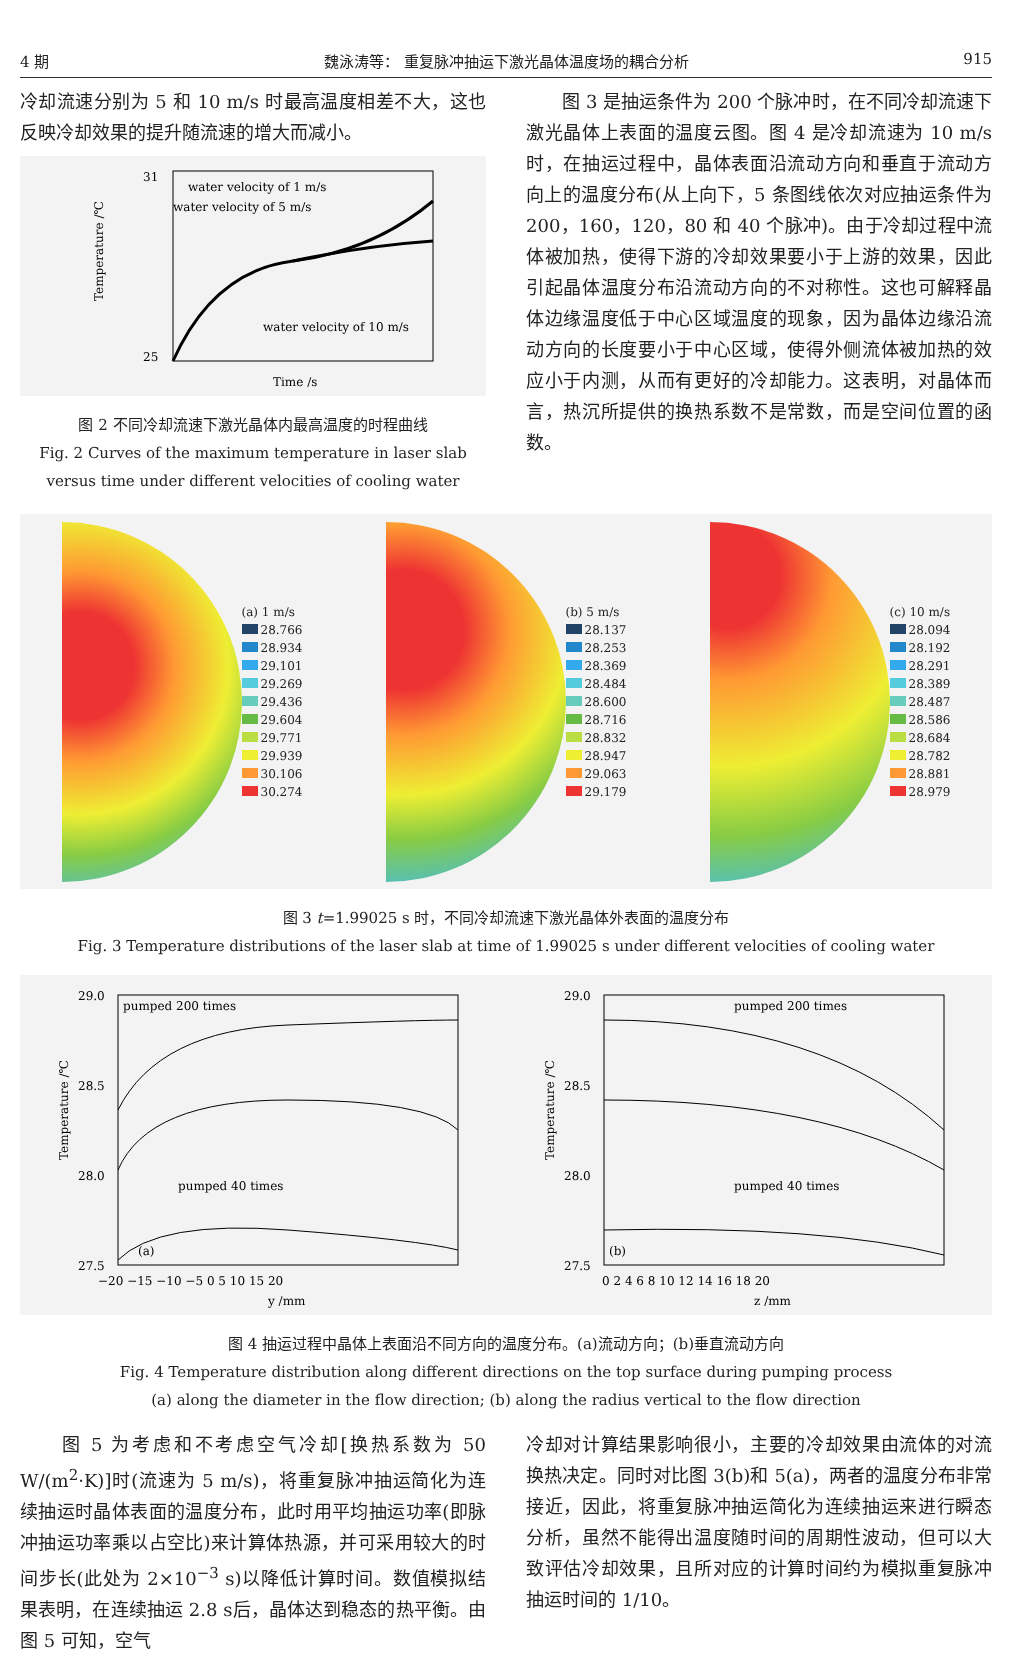4 期 魏泳涛等： 重复脉冲抽运下激光晶体温度场的耦合分析 915
冷却流速分别为 5 和 10 m/s 时最高温度相差不大，这也反映冷却效果的提升随流速的增大而减小。
31
25
water velocity of 1 m/s
water velocity of 5 m/s
water velocity of 10 m/s
Time /s
Temperature /℃
图 2 不同冷却流速下激光晶体内最高温度的时程曲线
Fig. 2 Curves of the maximum temperature in laser slab
versus time under different velocities of cooling water
　　图 3 是抽运条件为 200 个脉冲时，在不同冷却流速下激光晶体上表面的温度云图。图 4 是冷却流速为 10 m/s 时，在抽运过程中，晶体表面沿流动方向和垂直于流动方向上的温度分布(从上向下，5 条图线依次对应抽运条件为 200，160，120，80 和 40 个脉冲)。由于冷却过程中流体被加热，使得下游的冷却效果要小于上游的效果，因此引起晶体温度分布沿流动方向的不对称性。这也可解释晶体边缘温度低于中心区域温度的现象，因为晶体边缘沿流动方向的长度要小于中心区域，使得外侧流体被加热的效应小于内测，从而有更好的冷却能力。这表明，对晶体而言，热沉所提供的换热系数不是常数，而是空间位置的函数。
(a) 1 m/s
28.766
28.934
29.101
29.269
29.436
29.604
29.771
29.939
30.106
30.274
(b) 5 m/s
28.137
28.253
28.369
28.484
28.600
28.716
28.832
28.947
29.063
29.179
(c) 10 m/s
28.094
28.192
28.291
28.389
28.487
28.586
28.684
28.782
28.881
28.979
图 3 t=1.99025 s 时，不同冷却流速下激光晶体外表面的温度分布
Fig. 3 Temperature distributions of the laser slab at time of 1.99025 s under different velocities of cooling water
29.0
28.5
28.0
27.5
pumped 200 times
pumped 40 times
(a)
−20 −15 −10 −5 0 5 10 15 20
y /mm
Temperature /℃
29.0
28.5
28.0
27.5
pumped 200 times
pumped 40 times
(b)
0 2 4 6 8 10 12 14 16 18 20
z /mm
Temperature /℃
图 4 抽运过程中晶体上表面沿不同方向的温度分布。(a)流动方向；(b)垂直流动方向
Fig. 4 Temperature distribution along different directions on the top surface during pumping process
(a) along the diameter in the flow direction; (b) along the radius vertical to the flow direction
　　图 5 为考虑和不考虑空气冷却[换热系数为 50 W/(m<sup>2</sup>·K)]时(流速为 5 m/s)，将重复脉冲抽运简化为连续抽运时晶体表面的温度分布，此时用平均抽运功率(即脉冲抽运功率乘以占空比)来计算体热源，并可采用较大的时间步长(此处为 2×10<sup>−3</sup> s)以降低计算时间。数值模拟结果表明，在连续抽运 2.8 s后，晶体达到稳态的热平衡。由图 5 可知，空气
冷却对计算结果影响很小，主要的冷却效果由流体的对流换热决定。同时对比图 3(b)和 5(a)，两者的温度分布非常接近，因此，将重复脉冲抽运简化为连续抽运来进行瞬态分析，虽然不能得出温度随时间的周期性波动，但可以大致评估冷却效果，且所对应的计算时间约为模拟重复脉冲抽运时间的 1/10。